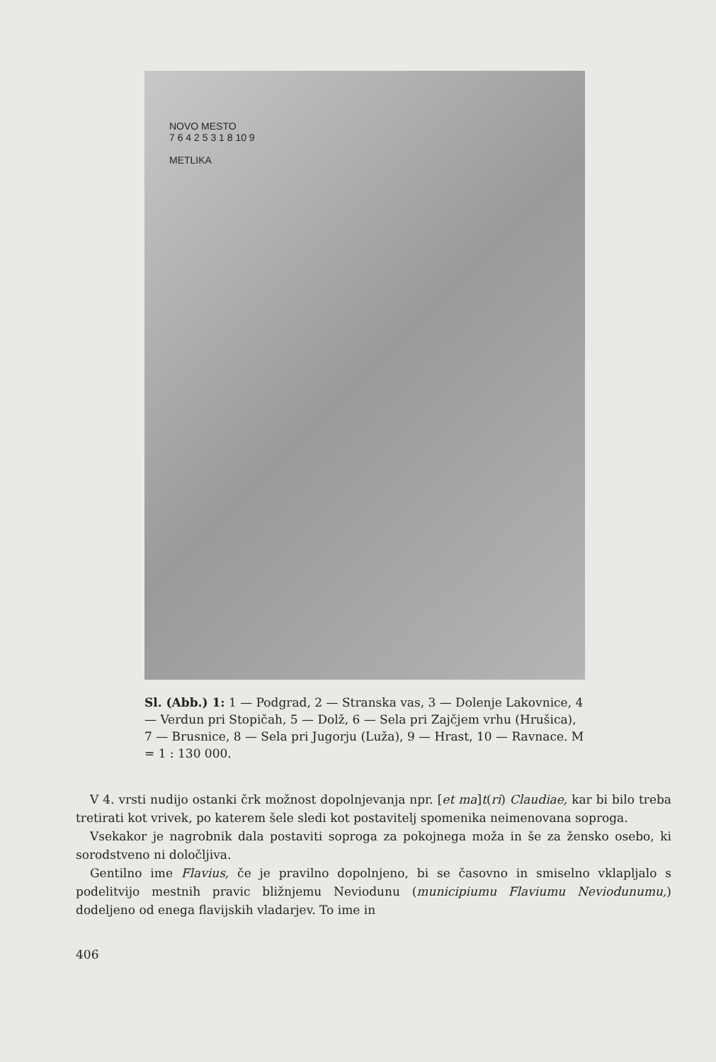NOVO MESTO
7 6 4 2 5 3 1 8 10 9
METLIKA
Sl. (Abb.) 1: 1 — Podgrad, 2 — Stranska vas, 3 — Dolenje Lakovnice, 4 — Verdun pri Stopičah, 5 — Dolž, 6 — Sela pri Zajčjem vrhu (Hrušica), 7 — Brusnice, 8 — Sela pri Jugorju (Luža), 9 — Hrast, 10 — Ravnace. M = 1 : 130 000.
V 4. vrsti nudijo ostanki črk možnost dopolnjevanja npr. [et ma]t(ri) Claudiae, kar bi bilo treba tretirati kot vrivek, po katerem šele sledi kot postavitelj spomenika neimenovana soproga.
Vsekakor je nagrobnik dala postaviti soproga za pokojnega moža in še za žensko osebo, ki sorodstveno ni določljiva.
Gentilno ime Flavius, če je pravilno dopolnjeno, bi se časovno in smiselno vklapljalo s podelitvijo mestnih pravic bližnjemu Neviodunu (municipiumu Flaviumu Neviodunumu,) dodeljeno od enega flavijskih vladarjev. To ime in
406